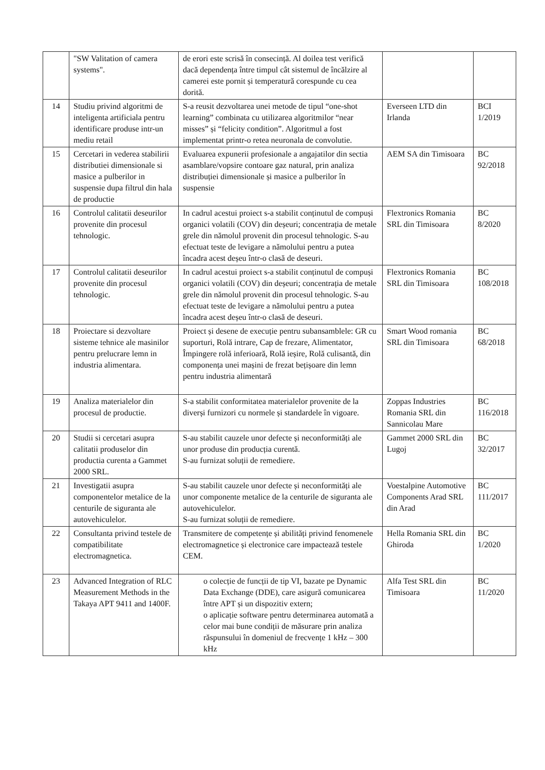| | "SW Valitation of camera systems". | de erori este scrisă în consecință. Al doilea test verifică dacă dependența între timpul cât sistemul de încălzire al camerei este pornit și temperatură corespunde cu cea dorită. | | |
| 14 | Studiu privind algoritmi de inteligenta artificiala pentru identificare produse intr-un mediu retail | S-a reusit dezvoltarea unei metode de tipul “one-shot learning” combinata cu utilizarea algoritmilor “near misses” și “felicity condition”. Algoritmul a fost implementat printr-o retea neuronala de convolutie. | Everseen LTD din Irlanda | BCI 1/2019 |
| 15 | Cercetari in vederea stabilirii distributiei dimensionale si masice a pulberilor in suspensie dupa filtrul din hala de productie | Evaluarea expunerii profesionale a angajatilor din sectia asamblare/vopsire contoare gaz natural, prin analiza distribuției dimensionale și masice a pulberilor în suspensie | AEM SA din Timisoara | BC 92/2018 |
| 16 | Controlul calitatii deseurilor provenite din procesul tehnologic. | In cadrul acestui proiect s-a stabilit conținutul de compuși organici volatili (COV) din deșeuri; concentrația de metale grele din nămolul provenit din procesul tehnologic. S-au efectuat teste de levigare a nămolului pentru a putea încadra acest deșeu într-o clasă de deseuri. | Flextronics Romania SRL din Timisoara | BC 8/2020 |
| 17 | Controlul calitatii deseurilor provenite din procesul tehnologic. | In cadrul acestui proiect s-a stabilit conținutul de compuși organici volatili (COV) din deșeuri; concentrația de metale grele din nămolul provenit din procesul tehnologic. S-au efectuat teste de levigare a nămolului pentru a putea încadra acest deșeu într-o clasă de deseuri. | Flextronics Romania SRL din Timisoara | BC 108/2018 |
| 18 | Proiectare si dezvoltare sisteme tehnice ale masinilor pentru prelucrare lemn in industria alimentara. | Proiect și desene de execuție pentru subansamblele: GR cu suporturi, Rolă intrare, Cap de frezare, Alimentator, Împingere rolă inferioară, Rolă ieșire, Rolă culisantă, din componența unei mașini de frezat bețișoare din lemn pentru industria alimentară | Smart Wood romania SRL din Timisoara | BC 68/2018 |
| 19 | Analiza materialelor din procesul de productie. | S-a stabilit conformitatea materialelor provenite de la diverși furnizori cu normele și standardele în vigoare. | Zoppas Industries Romania SRL din Sannicolau Mare | BC 116/2018 |
| 20 | Studii si cercetari asupra calitatii produselor din productia curenta a Gammet 2000 SRL. | S-au stabilit cauzele unor defecte și neconformități ale unor produse din producția curentă. S-au furnizat soluții de remediere. | Gammet 2000 SRL din Lugoj | BC 32/2017 |
| 21 | Investigatii asupra componentelor metalice de la centurile de siguranta ale autovehiculelor. | S-au stabilit cauzele unor defecte și neconformități ale unor componente metalice de la centurile de siguranta ale autovehiculelor. S-au furnizat soluții de remediere. | Voestalpine Automotive Components Arad SRL din Arad | BC 111/2017 |
| 22 | Consultanta privind testele de compatibilitate electromagnetica. | Transmitere de competențe și abilități privind fenomenele electromagnetice și electronice care impactează testele CEM. | Hella Romania SRL din Ghiroda | BC 1/2020 |
| 23 | Advanced Integration of RLC Measurement Methods in the Takaya APT 9411 and 1400F. | o colecție de funcții de tip VI, bazate pe Dynamic Data Exchange (DDE), care asigură comunicarea între APT și un dispozitiv extern; o aplicație software pentru determinarea automată a celor mai bune condiții de măsurare prin analiza răspunsului în domeniul de frecvențe 1 kHz – 300 kHz | Alfa Test SRL din Timisoara | BC 11/2020 |